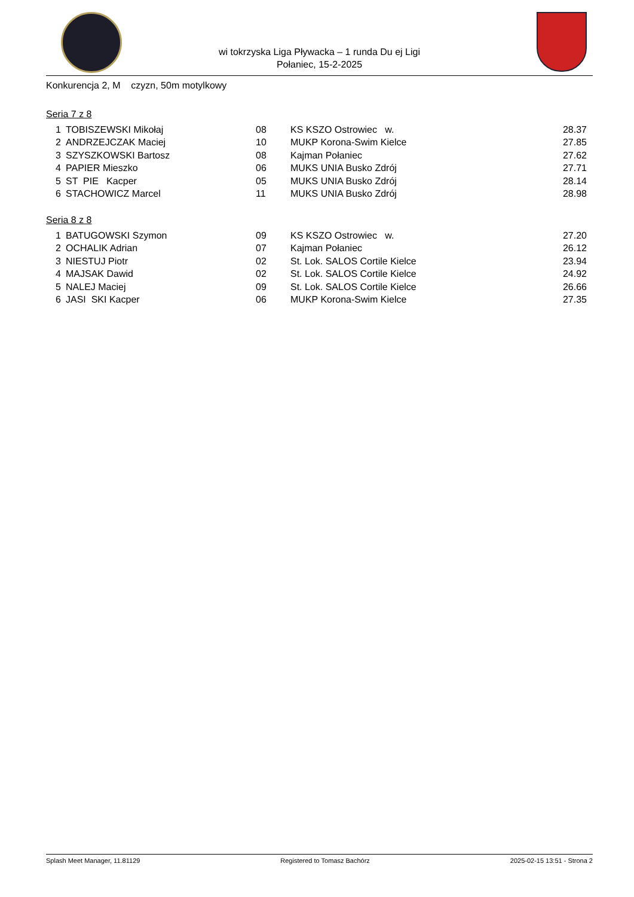wi tokrzyska Liga Pływacka – 1 runda Du ej Ligi
Połaniec, 15-2-2025
Konkurencja 2, M czyzn, 50m motylkowy
Seria 7 z 8
| 1 | TOBISZEWSKI Mikołaj | 08 | KS KSZO Ostrowiec w. | 28.37 |
| 2 | ANDRZEJCZAK Maciej | 10 | MUKP Korona-Swim Kielce | 27.85 |
| 3 | SZYSZKOWSKI Bartosz | 08 | Kajman Połaniec | 27.62 |
| 4 | PAPIER Mieszko | 06 | MUKS UNIA Busko Zdrój | 27.71 |
| 5 | ST PIE Kacper | 05 | MUKS UNIA Busko Zdrój | 28.14 |
| 6 | STACHOWICZ Marcel | 11 | MUKS UNIA Busko Zdrój | 28.98 |
Seria 8 z 8
| 1 | BATUGOWSKI Szymon | 09 | KS KSZO Ostrowiec w. | 27.20 |
| 2 | OCHALIK Adrian | 07 | Kajman Połaniec | 26.12 |
| 3 | NIESTUJ Piotr | 02 | St. Lok. SALOS Cortile Kielce | 23.94 |
| 4 | MAJSAK Dawid | 02 | St. Lok. SALOS Cortile Kielce | 24.92 |
| 5 | NALEJ Maciej | 09 | St. Lok. SALOS Cortile Kielce | 26.66 |
| 6 | JASI SKI Kacper | 06 | MUKP Korona-Swim Kielce | 27.35 |
Splash Meet Manager, 11.81129 Registered to Tomasz Bachórz 2025-02-15 13:51 - Strona 2